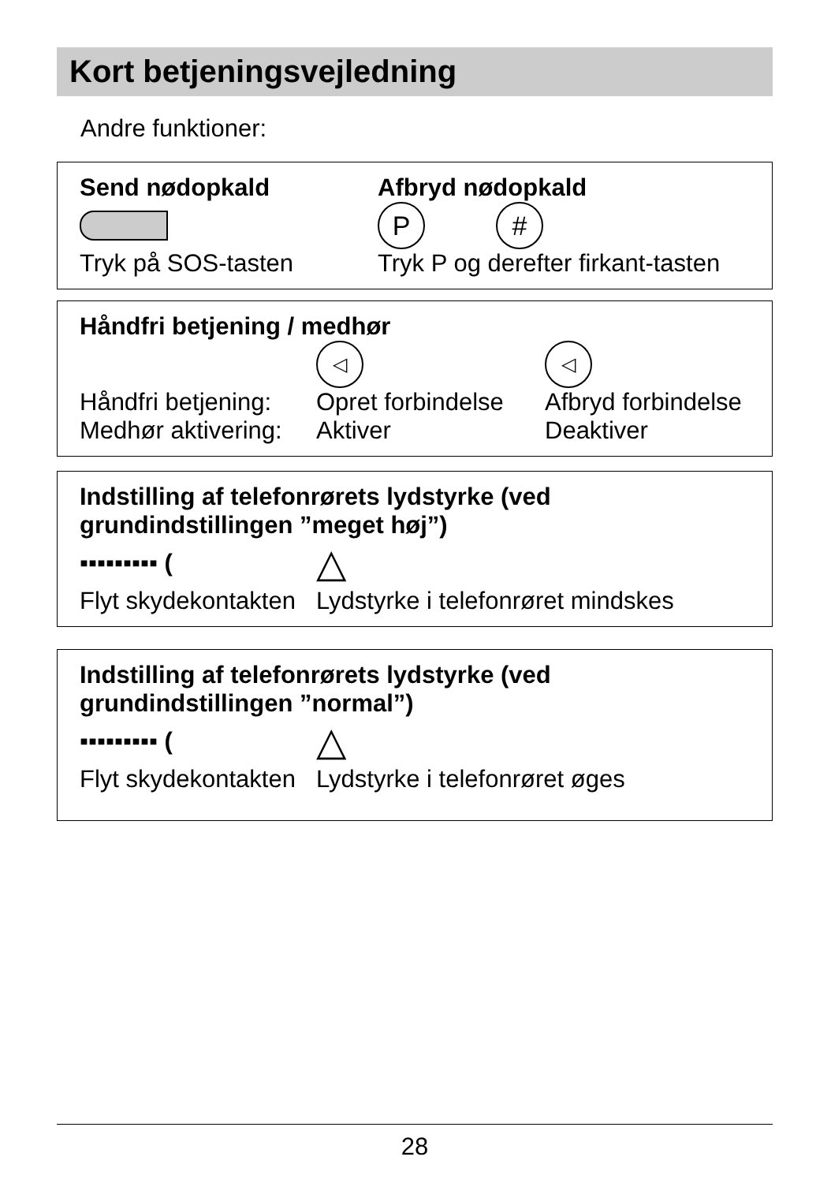Kort betjeningsvejledning
Andre funktioner:
Send nødopkald Afbryd nødopkald
P #
Tryk på SOS-tasten Tryk P og derefter firkant-tasten
Håndfri betjening / medhør
◁ ◁
Håndfri betjening:
Medhør aktivering:
Opret forbindelse
Aktiver
Afbryd forbindelse
Deaktiver
Indstilling af telefonrørets lydstyrke (ved grundindstillingen ”meget høj”)
▪▪▪▪▪▪▪▪▪ (
△
Flyt skydekontakten
Lydstyrke i telefonrøret mindskes
Indstilling af telefonrørets lydstyrke (ved grundindstillingen ”normal”)
▪▪▪▪▪▪▪▪▪ (
△
Flyt skydekontakten
Lydstyrke i telefonrøret øges
28